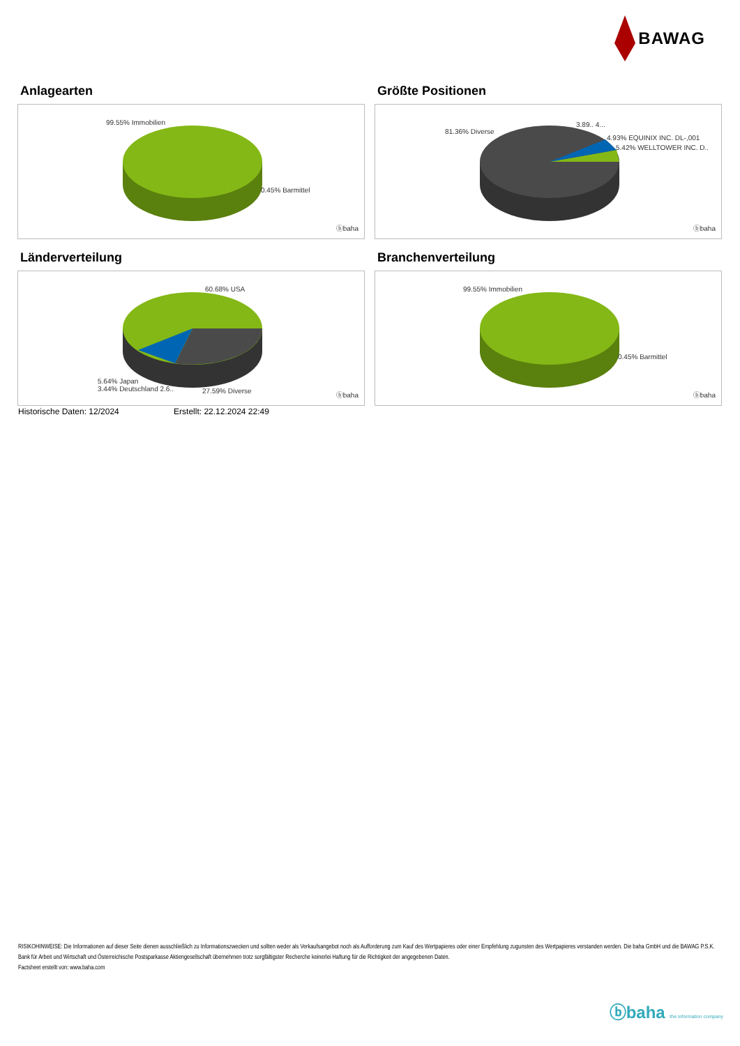BAWAG
Anlagearten
99.55% Immobilien
0.45% Barmittel
ⓑbaha
Größte Positionen
81.36% Diverse
3.89.. 4...
4.93% EQUINIX INC. DL-,001
5.42% WELLTOWER INC. D..
ⓑbaha
Länderverteilung
60.68% USA
5.64% Japan
3.44% Deutschland 2.6..
27.59% Diverse
ⓑbaha
Branchenverteilung
99.55% Immobilien
0.45% Barmittel
ⓑbaha
Historische Daten: 12/2024 Erstellt: 22.12.2024 22:49
RISIKOHINWEISE: Die Informationen auf dieser Seite dienen ausschließlich zu Informationszwecken und sollten weder als Verkaufsangebot noch als Aufforderung zum Kauf des Wertpapieres oder einer Empfehlung zugunsten des Wertpapieres verstanden werden. Die baha GmbH und die BAWAG P.S.K. Bank für Arbeit und Wirtschaft und Österreichische Postsparkasse Aktiengesellschaft übernehmen trotz sorgfältigster Recherche keinerlei Haftung für die Richtigkeit der angegebenen Daten.
Factsheet erstellt von: www.baha.com
ⓑbaha the information company